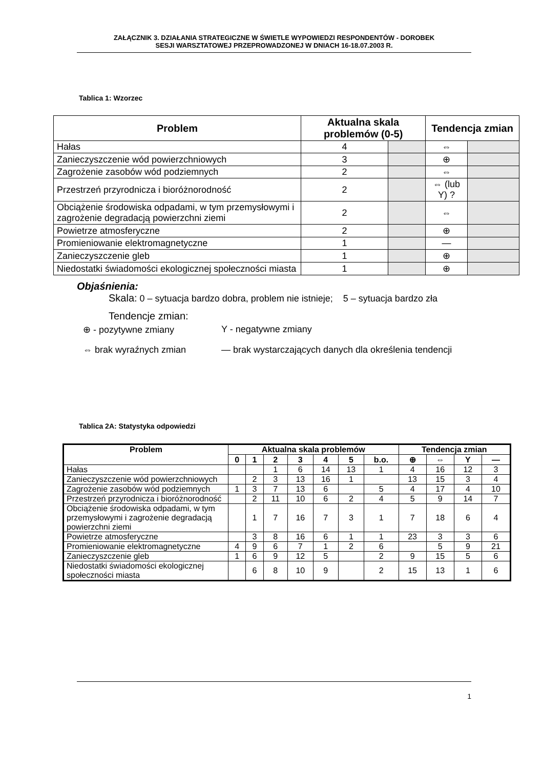ZAŁĄCZNIK 3. DZIAŁANIA STRATEGICZNE W ŚWIETLE WYPOWIEDZI RESPONDENTÓW - DOROBEK
SESJI WARSZTATOWEJ PRZEPROWADZONEJ W DNIACH 16-18.07.2003 R.
Tablica 1: Wzorzec
| Problem | Aktualna skala problemów (0-5) | | Tendencja zmian | |
| --- | --- | --- | --- | --- |
| Hałas | 4 | | ⇔ | |
| Zanieczyszczenie wód powierzchniowych | 3 | | ⊕ | |
| Zagrożenie zasobów wód podziemnych | 2 | | ⇔ | |
| Przestrzeń przyrodnicza i bioróżnorodność | 2 | | ⇔ (lub Y) ? | |
| Obciążenie środowiska odpadami, w tym przemysłowymi i zagrożenie degradacją powierzchni ziemi | 2 | | ⇔ | |
| Powietrze atmosferyczne | 2 | | ⊕ | |
| Promieniowanie elektromagnetyczne | 1 | | — | |
| Zanieczyszczenie gleb | 1 | | ⊕ | |
| Niedostatki świadomości ekologicznej społeczności miasta | 1 | | ⊕ | |
Objaśnienia:
Skala: 0 – sytuacja bardzo dobra, problem nie istnieje; 5 – sytuacja bardzo zła
Tendencje zmian:
⊕ - pozytywne zmiany Y - negatywne zmiany
⇔ brak wyraźnych zmian — brak wystarczających danych dla określenia tendencji
Tablica 2A: Statystyka odpowiedzi
| Problem | Aktualna skala problemów | | | | | | | Tendencja zmian | | | |
| --- | --- | --- | --- | --- | --- | --- | --- | --- | --- | --- | --- |
| | 0 | 1 | 2 | 3 | 4 | 5 | b.o. | ⊕ | ⇔ | Y | — |
| Hałas | | | 1 | 6 | 14 | 13 | 1 | 4 | 16 | 12 | 3 |
| Zanieczyszczenie wód powierzchniowych | | 2 | 3 | 13 | 16 | 1 | | 13 | 15 | 3 | 4 |
| Zagrożenie zasobów wód podziemnych | 1 | 3 | 7 | 13 | 6 | | 5 | 4 | 17 | 4 | 10 |
| Przestrzeń przyrodnicza i bioróżnorodność | | 2 | 11 | 10 | 6 | 2 | 4 | 5 | 9 | 14 | 7 |
| Obciążenie środowiska odpadami, w tym przemysłowymi i zagrożenie degradacją powierzchni ziemi | | 1 | 7 | 16 | 7 | 3 | 1 | 7 | 18 | 6 | 4 |
| Powietrze atmosferyczne | | 3 | 8 | 16 | 6 | 1 | 1 | 23 | 3 | 3 | 6 |
| Promieniowanie elektromagnetyczne | 4 | 9 | 6 | 7 | 1 | 2 | 6 | | 5 | 9 | 21 |
| Zanieczyszczenie gleb | 1 | 6 | 9 | 12 | 5 | | 2 | 9 | 15 | 5 | 6 |
| Niedostatki świadomości ekologicznej społeczności miasta | | 6 | 8 | 10 | 9 | | 2 | 15 | 13 | 1 | 6 |
1